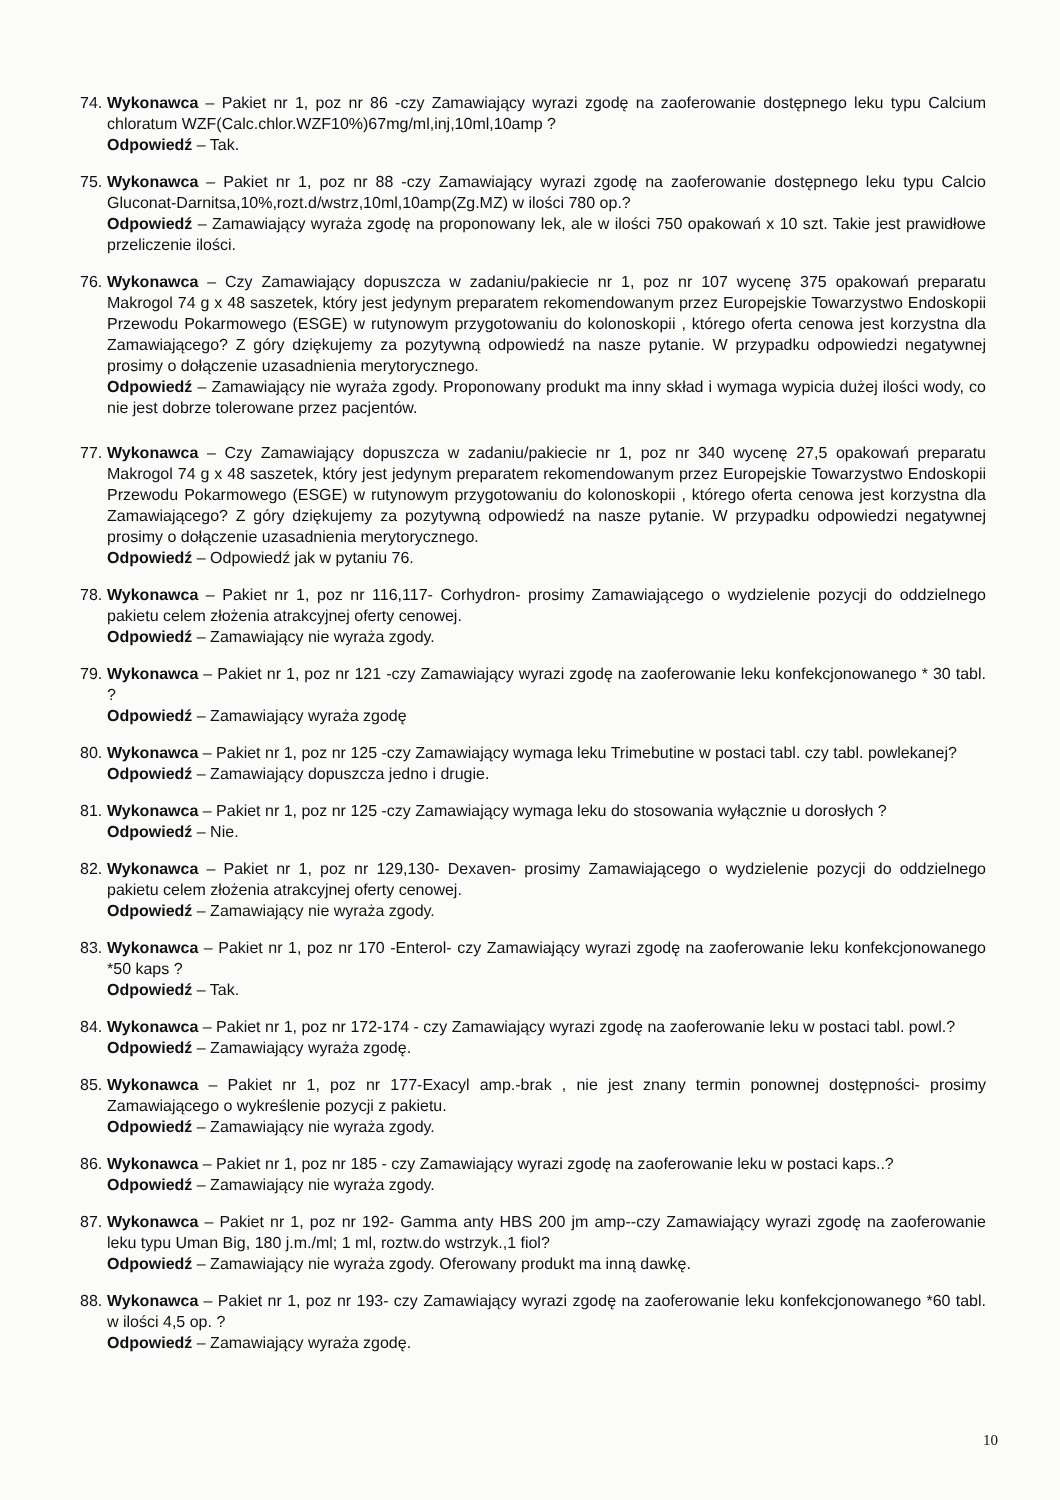74.
Wykonawca – Pakiet nr 1, poz nr 86 -czy Zamawiający wyrazi zgodę na zaoferowanie dostępnego leku typu Calcium chloratum WZF(Calc.chlor.WZF10%)67mg/ml,inj,10ml,10amp ?
Odpowiedź – Tak.
75.
Wykonawca – Pakiet nr 1, poz nr 88 -czy Zamawiający wyrazi zgodę na zaoferowanie dostępnego leku typu Calcio Gluconat-Darnitsa,10%,rozt.d/wstrz,10ml,10amp(Zg.MZ) w ilości 780 op.?
Odpowiedź – Zamawiający wyraża zgodę na proponowany lek, ale w ilości 750 opakowań x 10 szt. Takie jest prawidłowe przeliczenie ilości.
76.
Wykonawca – Czy Zamawiający dopuszcza w zadaniu/pakiecie nr 1, poz nr 107 wycenę 375 opakowań preparatu Makrogol 74 g x 48 saszetek, który jest jedynym preparatem rekomendowanym przez Europejskie Towarzystwo Endoskopii Przewodu Pokarmowego (ESGE) w rutynowym przygotowaniu do kolonoskopii , którego oferta cenowa jest korzystna dla Zamawiającego? Z góry dziękujemy za pozytywną odpowiedź na nasze pytanie. W przypadku odpowiedzi negatywnej prosimy o dołączenie uzasadnienia merytorycznego.
Odpowiedź – Zamawiający nie wyraża zgody. Proponowany produkt ma inny skład i wymaga wypicia dużej ilości wody, co nie jest dobrze tolerowane przez pacjentów.
77.
Wykonawca – Czy Zamawiający dopuszcza w zadaniu/pakiecie nr 1, poz nr 340 wycenę 27,5 opakowań preparatu Makrogol 74 g x 48 saszetek, który jest jedynym preparatem rekomendowanym przez Europejskie Towarzystwo Endoskopii Przewodu Pokarmowego (ESGE) w rutynowym przygotowaniu do kolonoskopii , którego oferta cenowa jest korzystna dla Zamawiającego? Z góry dziękujemy za pozytywną odpowiedź na nasze pytanie. W przypadku odpowiedzi negatywnej prosimy o dołączenie uzasadnienia merytorycznego.
Odpowiedź – Odpowiedź jak w pytaniu 76.
78.
Wykonawca – Pakiet nr 1, poz nr 116,117- Corhydron- prosimy Zamawiającego o wydzielenie pozycji do oddzielnego pakietu celem złożenia atrakcyjnej oferty cenowej.
Odpowiedź – Zamawiający nie wyraża zgody.
79.
Wykonawca – Pakiet nr 1, poz nr 121 -czy Zamawiający wyrazi zgodę na zaoferowanie leku konfekcjonowanego * 30 tabl. ?
Odpowiedź – Zamawiający wyraża zgodę
80.
Wykonawca – Pakiet nr 1, poz nr 125 -czy Zamawiający wymaga leku Trimebutine w postaci tabl. czy tabl. powlekanej?
Odpowiedź – Zamawiający dopuszcza jedno i drugie.
81.
Wykonawca – Pakiet nr 1, poz nr 125 -czy Zamawiający wymaga leku do stosowania wyłącznie u dorosłych ?
Odpowiedź – Nie.
82.
Wykonawca – Pakiet nr 1, poz nr 129,130- Dexaven- prosimy Zamawiającego o wydzielenie pozycji do oddzielnego pakietu celem złożenia atrakcyjnej oferty cenowej.
Odpowiedź – Zamawiający nie wyraża zgody.
83.
Wykonawca – Pakiet nr 1, poz nr 170 -Enterol- czy Zamawiający wyrazi zgodę na zaoferowanie leku konfekcjonowanego *50 kaps ?
Odpowiedź – Tak.
84.
Wykonawca – Pakiet nr 1, poz nr 172-174 - czy Zamawiający wyrazi zgodę na zaoferowanie leku w postaci tabl. powl.?
Odpowiedź – Zamawiający wyraża zgodę.
85.
Wykonawca – Pakiet nr 1, poz nr 177-Exacyl amp.-brak , nie jest znany termin ponownej dostępności- prosimy Zamawiającego o wykreślenie pozycji z pakietu.
Odpowiedź – Zamawiający nie wyraża zgody.
86.
Wykonawca – Pakiet nr 1, poz nr 185 - czy Zamawiający wyrazi zgodę na zaoferowanie leku w postaci kaps..?
Odpowiedź – Zamawiający nie wyraża zgody.
87.
Wykonawca – Pakiet nr 1, poz nr 192- Gamma anty HBS 200 jm amp--czy Zamawiający wyrazi zgodę na zaoferowanie leku typu Uman Big, 180 j.m./ml; 1 ml, roztw.do wstrzyk.,1 fiol?
Odpowiedź – Zamawiający nie wyraża zgody. Oferowany produkt ma inną dawkę.
88.
Wykonawca – Pakiet nr 1, poz nr 193- czy Zamawiający wyrazi zgodę na zaoferowanie leku konfekcjonowanego *60 tabl. w ilości 4,5 op. ?
Odpowiedź – Zamawiający wyraża zgodę.
10